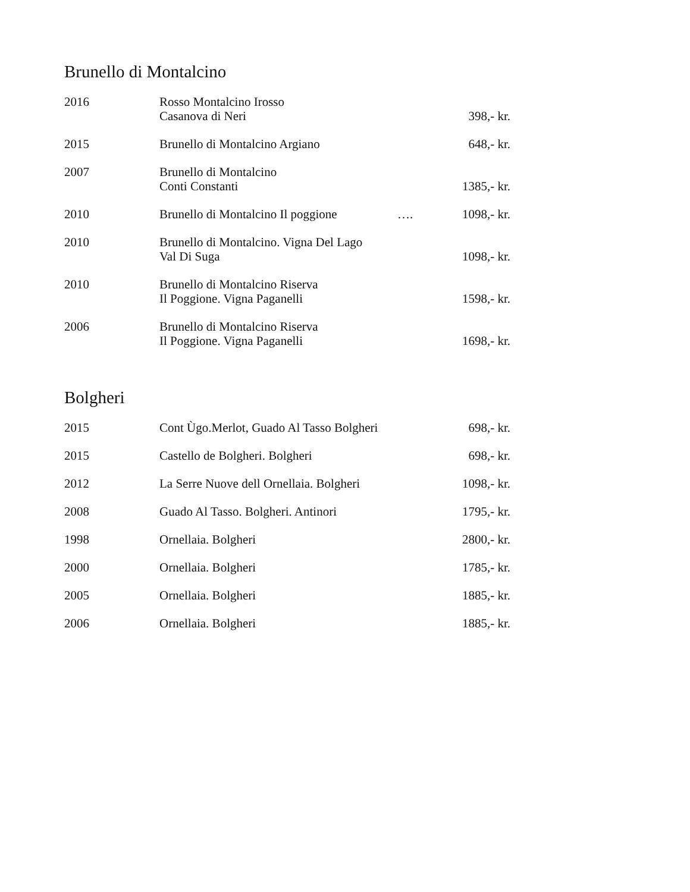Brunello di Montalcino
| 2016 | Rosso Montalcino Irosso Casanova di Neri | | 398,- kr. |
| 2015 | Brunello di Montalcino Argiano | | 648,- kr. |
| 2007 | Brunello di Montalcino Conti Constanti | | 1385,- kr. |
| 2010 | Brunello di Montalcino Il poggione | …. | 1098,- kr. |
| 2010 | Brunello di Montalcino. Vigna Del Lago Val Di Suga | | 1098,- kr. |
| 2010 | Brunello di Montalcino Riserva Il Poggione. Vigna Paganelli | | 1598,- kr. |
| 2006 | Brunello di Montalcino Riserva Il Poggione. Vigna Paganelli | | 1698,- kr. |
Bolgheri
| 2015 | Cont Ùgo.Merlot, Guado Al Tasso Bolgheri | | 698,- kr. |
| 2015 | Castello de Bolgheri. Bolgheri | | 698,- kr. |
| 2012 | La Serre Nuove dell Ornellaia. Bolgheri | | 1098,- kr. |
| 2008 | Guado Al Tasso. Bolgheri. Antinori | | 1795,- kr. |
| 1998 | Ornellaia. Bolgheri | | 2800,- kr. |
| 2000 | Ornellaia. Bolgheri | | 1785,- kr. |
| 2005 | Ornellaia. Bolgheri | | 1885,- kr. |
| 2006 | Ornellaia. Bolgheri | | 1885,- kr. |